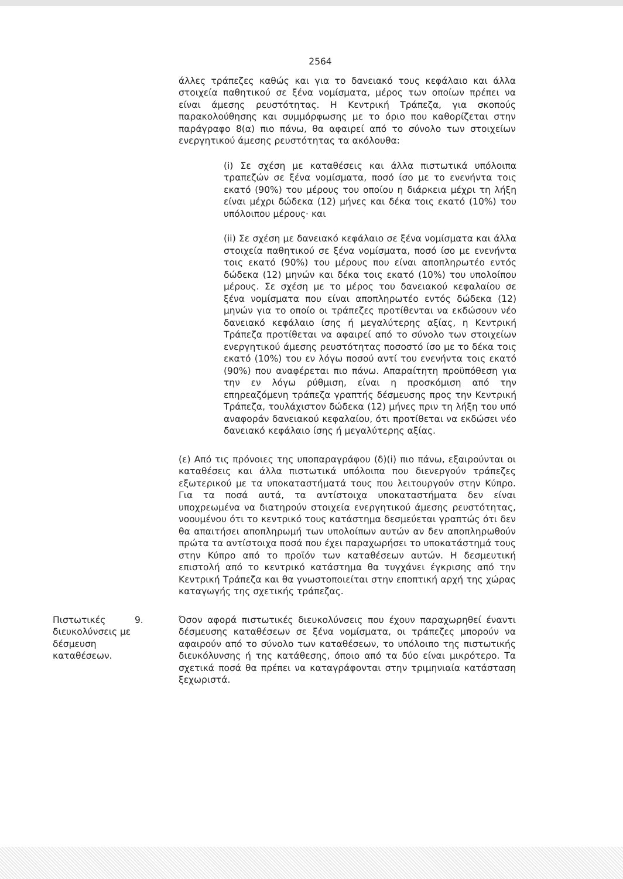2564
άλλες τράπεζες καθώς και για το δανειακό τους κεφάλαιο και άλλα στοιχεία παθητικού σε ξένα νομίσματα, μέρος των οποίων πρέπει να είναι άμεσης ρευστότητας. Η Κεντρική Τράπεζα, για σκοπούς παρακολούθησης και συμμόρφωσης με το όριο που καθορίζεται στην παράγραφο 8(α) πιο πάνω, θα αφαιρεί από το σύνολο των στοιχείων ενεργητικού άμεσης ρευστότητας τα ακόλουθα:
(i) Σε σχέση με καταθέσεις και άλλα πιστωτικά υπόλοιπα τραπεζών σε ξένα νομίσματα, ποσό ίσο με το ενενήντα τοις εκατό (90%) του μέρους του οποίου η διάρκεια μέχρι τη λήξη είναι μέχρι δώδεκα (12) μήνες και δέκα τοις εκατό (10%) του υπόλοιπου μέρους· και
(ii) Σε σχέση με δανειακό κεφάλαιο σε ξένα νομίσματα και άλλα στοιχεία παθητικού σε ξένα νομίσματα, ποσό ίσο με ενενήντα τοις εκατό (90%) του μέρους που είναι αποπληρωτέο εντός δώδεκα (12) μηνών και δέκα τοις εκατό (10%) του υπολοίπου μέρους. Σε σχέση με το μέρος του δανειακού κεφαλαίου σε ξένα νομίσματα που είναι αποπληρωτέο εντός δώδεκα (12) μηνών για το οποίο οι τράπεζες προτίθενται να εκδώσουν νέο δανειακό κεφάλαιο ίσης ή μεγαλύτερης αξίας, η Κεντρική Τράπεζα προτίθεται να αφαιρεί από το σύνολο των στοιχείων ενεργητικού άμεσης ρευστότητας ποσοστό ίσο με το δέκα τοις εκατό (10%) του εν λόγω ποσού αντί του ενενήντα τοις εκατό (90%) που αναφέρεται πιο πάνω. Απαραίτητη προϋπόθεση για την εν λόγω ρύθμιση, είναι η προσκόμιση από την επηρεαζόμενη τράπεζα γραπτής δέσμευσης προς την Κεντρική Τράπεζα, τουλάχιστον δώδεκα (12) μήνες πριν τη λήξη του υπό αναφοράν δανειακού κεφαλαίου, ότι προτίθεται να εκδώσει νέο δανειακό κεφάλαιο ίσης ή μεγαλύτερης αξίας.
(ε) Από τις πρόνοιες της υποπαραγράφου (δ)(i) πιο πάνω, εξαιρούνται οι καταθέσεις και άλλα πιστωτικά υπόλοιπα που διενεργούν τράπεζες εξωτερικού με τα υποκαταστήματά τους που λειτουργούν στην Κύπρο. Για τα ποσά αυτά, τα αντίστοιχα υποκαταστήματα δεν είναι υποχρεωμένα να διατηρούν στοιχεία ενεργητικού άμεσης ρευστότητας, νοουμένου ότι το κεντρικό τους κατάστημα δεσμεύεται γραπτώς ότι δεν θα απαιτήσει αποπληρωμή των υπολοίπων αυτών αν δεν αποπληρωθούν πρώτα τα αντίστοιχα ποσά που έχει παραχωρήσει το υποκατάστημά τους στην Κύπρο από το προϊόν των καταθέσεων αυτών. Η δεσμευτική επιστολή από το κεντρικό κατάστημα θα τυγχάνει έγκρισης από την Κεντρική Τράπεζα και θα γνωστοποιείται στην εποπτική αρχή της χώρας καταγωγής της σχετικής τράπεζας.
Πιστωτικές διευκολύνσεις με δέσμευση καταθέσεων.
9. Όσον αφορά πιστωτικές διευκολύνσεις που έχουν παραχωρηθεί έναντι δέσμευσης καταθέσεων σε ξένα νομίσματα, οι τράπεζες μπορούν να αφαιρούν από το σύνολο των καταθέσεων, το υπόλοιπο της πιστωτικής διευκόλυνσης ή της κατάθεσης, όποιο από τα δύο είναι μικρότερο. Τα σχετικά ποσά θα πρέπει να καταγράφονται στην τριμηνιαία κατάσταση ξεχωριστά.